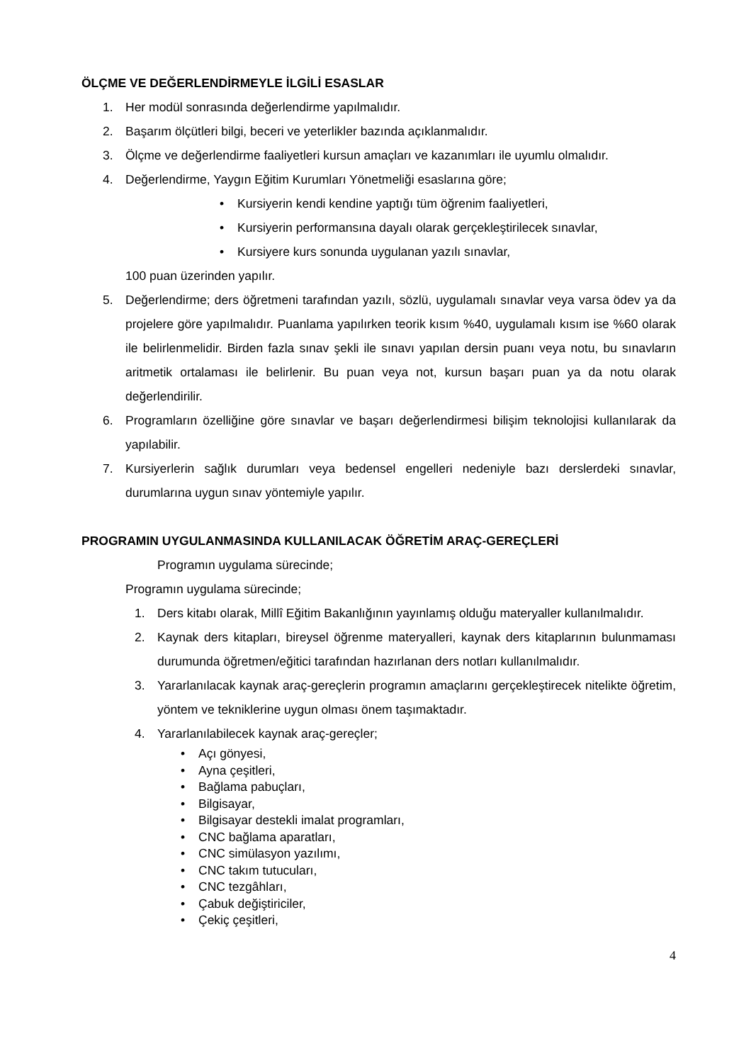ÖLÇME VE DEĞERLENDİRMEYLE İLGİLİ ESASLAR
1. Her modül sonrasında değerlendirme yapılmalıdır.
2. Başarım ölçütleri bilgi, beceri ve yeterlikler bazında açıklanmalıdır.
3. Ölçme ve değerlendirme faaliyetleri kursun amaçları ve kazanımları ile uyumlu olmalıdır.
4. Değerlendirme, Yaygın Eğitim Kurumları Yönetmeliği esaslarına göre;
• Kursiyerin kendi kendine yaptığı tüm öğrenim faaliyetleri,
• Kursiyerin performansına dayalı olarak gerçekleştirilecek sınavlar,
• Kursiyere kurs sonunda uygulanan yazılı sınavlar,
100 puan üzerinden yapılır.
5. Değerlendirme; ders öğretmeni tarafından yazılı, sözlü, uygulamalı sınavlar veya varsa ödev ya da projelere göre yapılmalıdır. Puanlama yapılırken teorik kısım %40, uygulamalı kısım ise %60 olarak ile belirlenmelidir. Birden fazla sınav şekli ile sınavı yapılan dersin puanı veya notu, bu sınavların aritmetik ortalaması ile belirlenir. Bu puan veya not, kursun başarı puan ya da notu olarak değerlendirilir.
6. Programların özelliğine göre sınavlar ve başarı değerlendirmesi bilişim teknolojisi kullanılarak da yapılabilir.
7. Kursiyerlerin sağlık durumları veya bedensel engelleri nedeniyle bazı derslerdeki sınavlar, durumlarına uygun sınav yöntemiyle yapılır.
PROGRAMIN UYGULANMASINDA KULLANILACAK ÖĞRETİM ARAÇ-GEREÇLERİ
Programın uygulama sürecinde;
Programın uygulama sürecinde;
1. Ders kitabı olarak, Millî Eğitim Bakanlığının yayınlamış olduğu materyaller kullanılmalıdır.
2. Kaynak ders kitapları, bireysel öğrenme materyalleri, kaynak ders kitaplarının bulunmaması durumunda öğretmen/eğitici tarafından hazırlanan ders notları kullanılmalıdır.
3. Yararlanılacak kaynak araç-gereçlerin programın amaçlarını gerçekleştirecek nitelikte öğretim, yöntem ve tekniklerine uygun olması önem taşımaktadır.
4. Yararlanılabilecek kaynak araç-gereçler;
• Açı gönyesi,
• Ayna çeşitleri,
• Bağlama pabuçları,
• Bilgisayar,
• Bilgisayar destekli imalat programları,
• CNC bağlama aparatları,
• CNC simülasyon yazılımı,
• CNC takım tutucuları,
• CNC tezgâhları,
• Çabuk değiştiriciler,
• Çekiç çeşitleri,
4